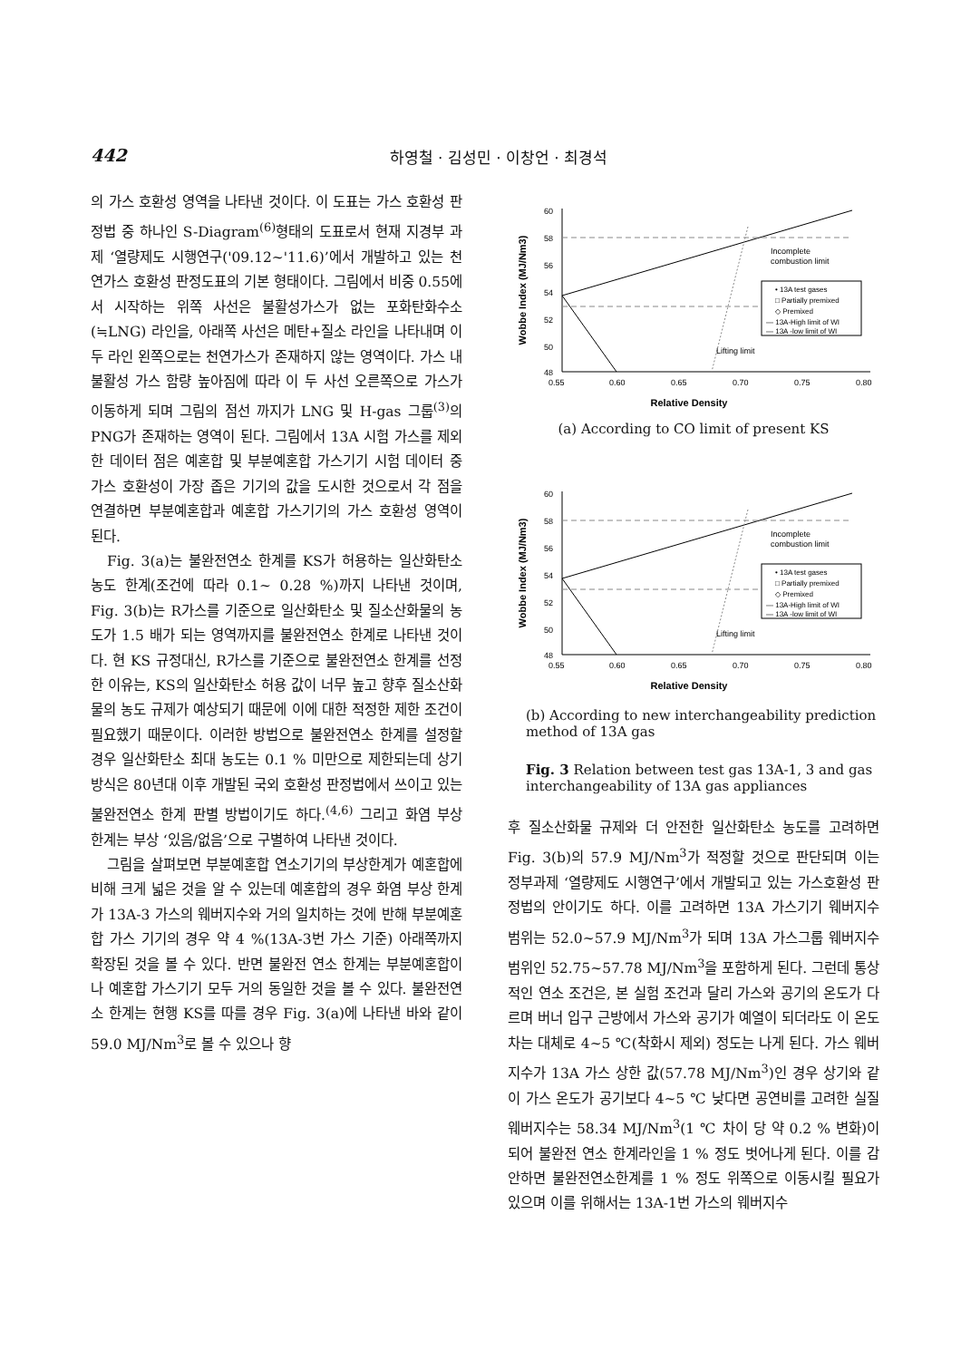442 하영철 · 김성민 · 이창언 · 최경석
의 가스 호환성 영역을 나타낸 것이다. 이 도표는 가스 호환성 판정법 중 하나인 S-Diagram<sup>(6)</sup>형태의 도표로서 현재 지경부 과제 ‘열량제도 시행연구('09.12~'11.6)’에서 개발하고 있는 천연가스 호환성 판정도표의 기본 형태이다. 그림에서 비중 0.55에서 시작하는 위쪽 사선은 불활성가스가 없는 포화탄화수소(≒LNG) 라인을, 아래쪽 사선은 메탄+질소 라인을 나타내며 이 두 라인 왼쪽으로는 천연가스가 존재하지 않는 영역이다. 가스 내 불활성 가스 함량 높아짐에 따라 이 두 사선 오른쪽으로 가스가 이동하게 되며 그림의 점선 까지가 LNG 및 H-gas 그룹<sup>(3)</sup>의 PNG가 존재하는 영역이 된다. 그림에서 13A 시험 가스를 제외한 데이터 점은 예혼합 및 부분예혼합 가스기기 시험 데이터 중 가스 호환성이 가장 좁은 기기의 값을 도시한 것으로서 각 점을 연결하면 부분예혼합과 예혼합 가스기기의 가스 호환성 영역이 된다.
Fig. 3(a)는 불완전연소 한계를 KS가 허용하는 일산화탄소 농도 한계(조건에 따라 0.1~ 0.28 %)까지 나타낸 것이며, Fig. 3(b)는 R가스를 기준으로 일산화탄소 및 질소산화물의 농도가 1.5 배가 되는 영역까지를 불완전연소 한계로 나타낸 것이다. 현 KS 규정대신, R가스를 기준으로 불완전연소 한계를 선정한 이유는, KS의 일산화탄소 허용 값이 너무 높고 향후 질소산화물의 농도 규제가 예상되기 때문에 이에 대한 적정한 제한 조건이 필요했기 때문이다. 이러한 방법으로 불완전연소 한계를 설정할 경우 일산화탄소 최대 농도는 0.1 % 미만으로 제한되는데 상기 방식은 80년대 이후 개발된 국외 호환성 판정법에서 쓰이고 있는 불완전연소 한계 판별 방법이기도 하다.<sup>(4,6)</sup> 그리고 화염 부상 한계는 부상 ‘있음/없음’으로 구별하여 나타낸 것이다.
그림을 살펴보면 부분예혼합 연소기기의 부상한계가 예혼합에 비해 크게 넓은 것을 알 수 있는데 예혼합의 경우 화염 부상 한계가 13A-3 가스의 웨버지수와 거의 일치하는 것에 반해 부분예혼합 가스 기기의 경우 약 4 %(13A-3번 가스 기준) 아래쪽까지 확장된 것을 볼 수 있다. 반면 불완전 연소 한계는 부분예혼합이나 예혼합 가스기기 모두 거의 동일한 것을 볼 수 있다. 불완전연소 한계는 현행 KS를 따를 경우 Fig. 3(a)에 나타낸 바와 같이 59.0 MJ/Nm<sup>3</sup>로 볼 수 있으나 향
60
58
56
54
52
50
48
0.55
0.60
0.65
0.70
0.75
0.80
Relative Density
Wobbe Index (MJ/Nm3)
Incomplete
combustion limit
• 13A test gases
□ Partially premixed
◇ Premixed
— 13A-High limit of WI
— 13A -low limit of WI
Lifting limit
(a) According to CO limit of present KS
60
58
56
54
52
50
48
0.55
0.60
0.65
0.70
0.75
0.80
Relative Density
Wobbe Index (MJ/Nm3)
Incomplete
combustion limit
• 13A test gases
□ Partially premixed
◇ Premixed
— 13A-High limit of WI
— 13A -low limit of WI
Lifting limit
(b) According to new interchangeability prediction method of 13A gas
Fig. 3 Relation between test gas 13A-1, 3 and gas interchangeability of 13A gas appliances
후 질소산화물 규제와 더 안전한 일산화탄소 농도를 고려하면 Fig. 3(b)의 57.9 MJ/Nm<sup>3</sup>가 적정할 것으로 판단되며 이는 정부과제 ‘열량제도 시행연구’에서 개발되고 있는 가스호환성 판정법의 안이기도 하다. 이를 고려하면 13A 가스기기 웨버지수 범위는 52.0~57.9 MJ/Nm<sup>3</sup>가 되며 13A 가스그룹 웨버지수 범위인 52.75~57.78 MJ/Nm<sup>3</sup>을 포함하게 된다. 그런데 통상적인 연소 조건은, 본 실험 조건과 달리 가스와 공기의 온도가 다르며 버너 입구 근방에서 가스와 공기가 예열이 되더라도 이 온도차는 대체로 4~5 ℃(착화시 제외) 정도는 나게 된다. 가스 웨버지수가 13A 가스 상한 값(57.78 MJ/Nm<sup>3</sup>)인 경우 상기와 같이 가스 온도가 공기보다 4~5 ℃ 낮다면 공연비를 고려한 실질 웨버지수는 58.34 MJ/Nm<sup>3</sup>(1 ℃ 차이 당 약 0.2 % 변화)이 되어 불완전 연소 한계라인을 1 % 정도 벗어나게 된다. 이를 감안하면 불완전연소한계를 1 % 정도 위쪽으로 이동시킬 필요가 있으며 이를 위해서는 13A-1번 가스의 웨버지수